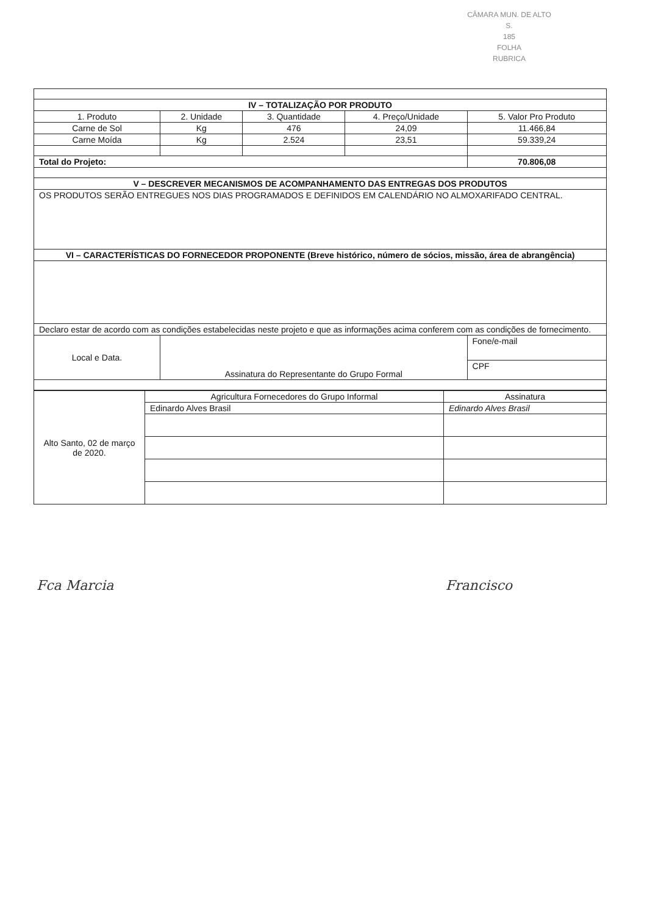CÂMARA MUN. DE ALTO S.
185
FOLHA
RUBRICA
| IV – TOTALIZAÇÃO POR PRODUTO | | | | |
| --- | --- | --- | --- | --- |
| 1. Produto | 2. Unidade | 3. Quantidade | 4. Preço/Unidade | 5. Valor Pro Produto |
| Carne de Sol | Kg | 476 | 24,09 | 11.466,84 |
| Carne Moída | Kg | 2.524 | 23,51 | 59.339,24 |
| Total do Projeto: | | | | 70.806,08 |
| V – DESCREVER MECANISMOS DE ACOMPANHAMENTO DAS ENTREGAS DOS PRODUTOS | | | | |
| OS PRODUTOS SERÃO ENTREGUES NOS DIAS PROGRAMADOS E DEFINIDOS EM CALENDÁRIO NO ALMOXARIFADO CENTRAL. | | | | |
| VI – CARACTERÍSTICAS DO FORNECEDOR PROPONENTE (Breve histórico, número de sócios, missão, área de abrangência) | | | | |
| Declaro estar de acordo com as condições estabelecidas neste projeto e que as informações acima conferem com as condições de fornecimento. | | | | |
| Local e Data. | Assinatura do Representante do Grupo Formal | | | Fone/e-mail |
| | | | | CPF |
| Alto Santo, 02 de março de 2020. | Agricultura Fornecedores do Grupo Informal | Assinatura |
| | Edinardo Alves Brasil | Edinardo Alves Brasil |
Fca Marcia Francisco